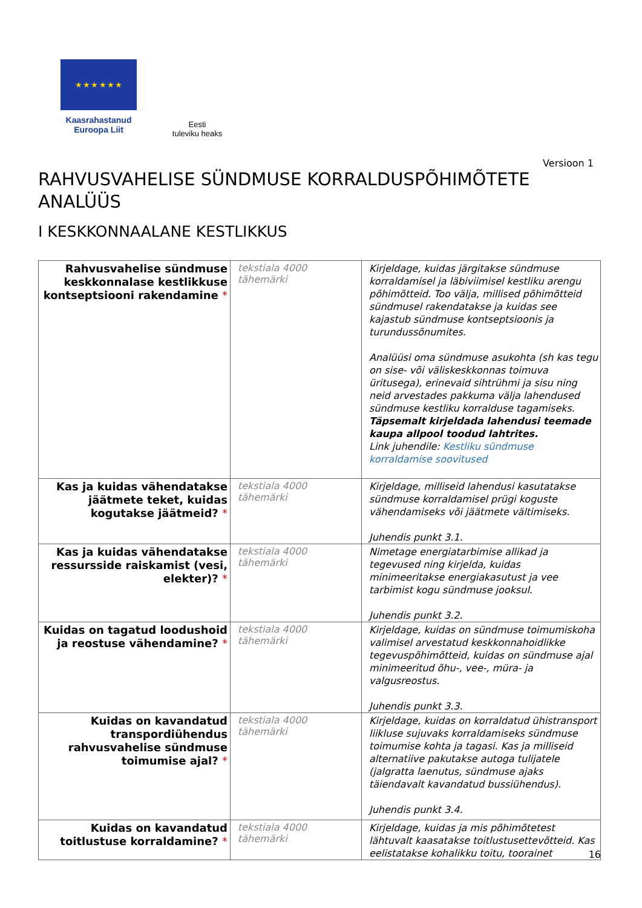★ ★ ★ ★ ★ ★
Kaasrahastanud
Euroopa Liit
Eesti
tuleviku heaks
Versioon 1
RAHVUSVAHELISE SÜNDMUSE KORRALDUSPÕHIMÕTETE ANALÜÜS
I KESKKONNAALANE KESTLIKKUS
| Rahvusvahelise sündmuse keskkonnalase kestlikkuse kontseptsiooni rakendamine * | tekstiala 4000 tähemärki | Kirjeldage, kuidas järgitakse sündmuse korraldamisel ja läbiviimisel kestliku arengu põhimõtteid. Too välja, millised põhimõtteid sündmusel rakendatakse ja kuidas see kajastub sündmuse kontseptsioonis ja turundussõnumites. Analüüsi oma sündmuse asukohta (sh kas tegu on sise- või väliskeskkonnas toimuva üritusega), erinevaid sihtrühmi ja sisu ning neid arvestades pakkuma välja lahendused sündmuse kestliku korralduse tagamiseks. Täpsemalt kirjeldada lahendusi teemade kaupa allpool toodud lahtrites. Link juhendile: Kestliku sündmuse korraldamise soovitused |
| Kas ja kuidas vähendatakse jäätmete teket, kuidas kogutakse jäätmeid? * | tekstiala 4000 tähemärki | Kirjeldage, milliseid lahendusi kasutatakse sündmuse korraldamisel prügi koguste vähendamiseks või jäätmete vältimiseks. Juhendis punkt 3.1. |
| Kas ja kuidas vähendatakse ressursside raiskamist (vesi, elekter)? * | tekstiala 4000 tähemärki | Nimetage energiatarbimise allikad ja tegevused ning kirjelda, kuidas minimeeritakse energiakasutust ja vee tarbimist kogu sündmuse jooksul. Juhendis punkt 3.2. |
| Kuidas on tagatud loodushoid ja reostuse vähendamine? * | tekstiala 4000 tähemärki | Kirjeldage, kuidas on sündmuse toimumiskoha valimisel arvestatud keskkonnahoidlikke tegevuspõhimõtteid, kuidas on sündmuse ajal minimeeritud õhu-, vee-, müra- ja valgusreostus. Juhendis punkt 3.3. |
| Kuidas on kavandatud transpordiühendus rahvusvahelise sündmuse toimumise ajal? * | tekstiala 4000 tähemärki | Kirjeldage, kuidas on korraldatud ühistransport liikluse sujuvaks korraldamiseks sündmuse toimumise kohta ja tagasi. Kas ja milliseid alternatiive pakutakse autoga tulijatele (jalgratta laenutus, sündmuse ajaks täiendavalt kavandatud bussiühendus). Juhendis punkt 3.4. |
| Kuidas on kavandatud toitlustuse korraldamine? * | tekstiala 4000 tähemärki | Kirjeldage, kuidas ja mis põhimõtetest lähtuvalt kaasatakse toitlustusettevõtteid. Kas eelistatakse kohalikku toitu, toorainet |
16